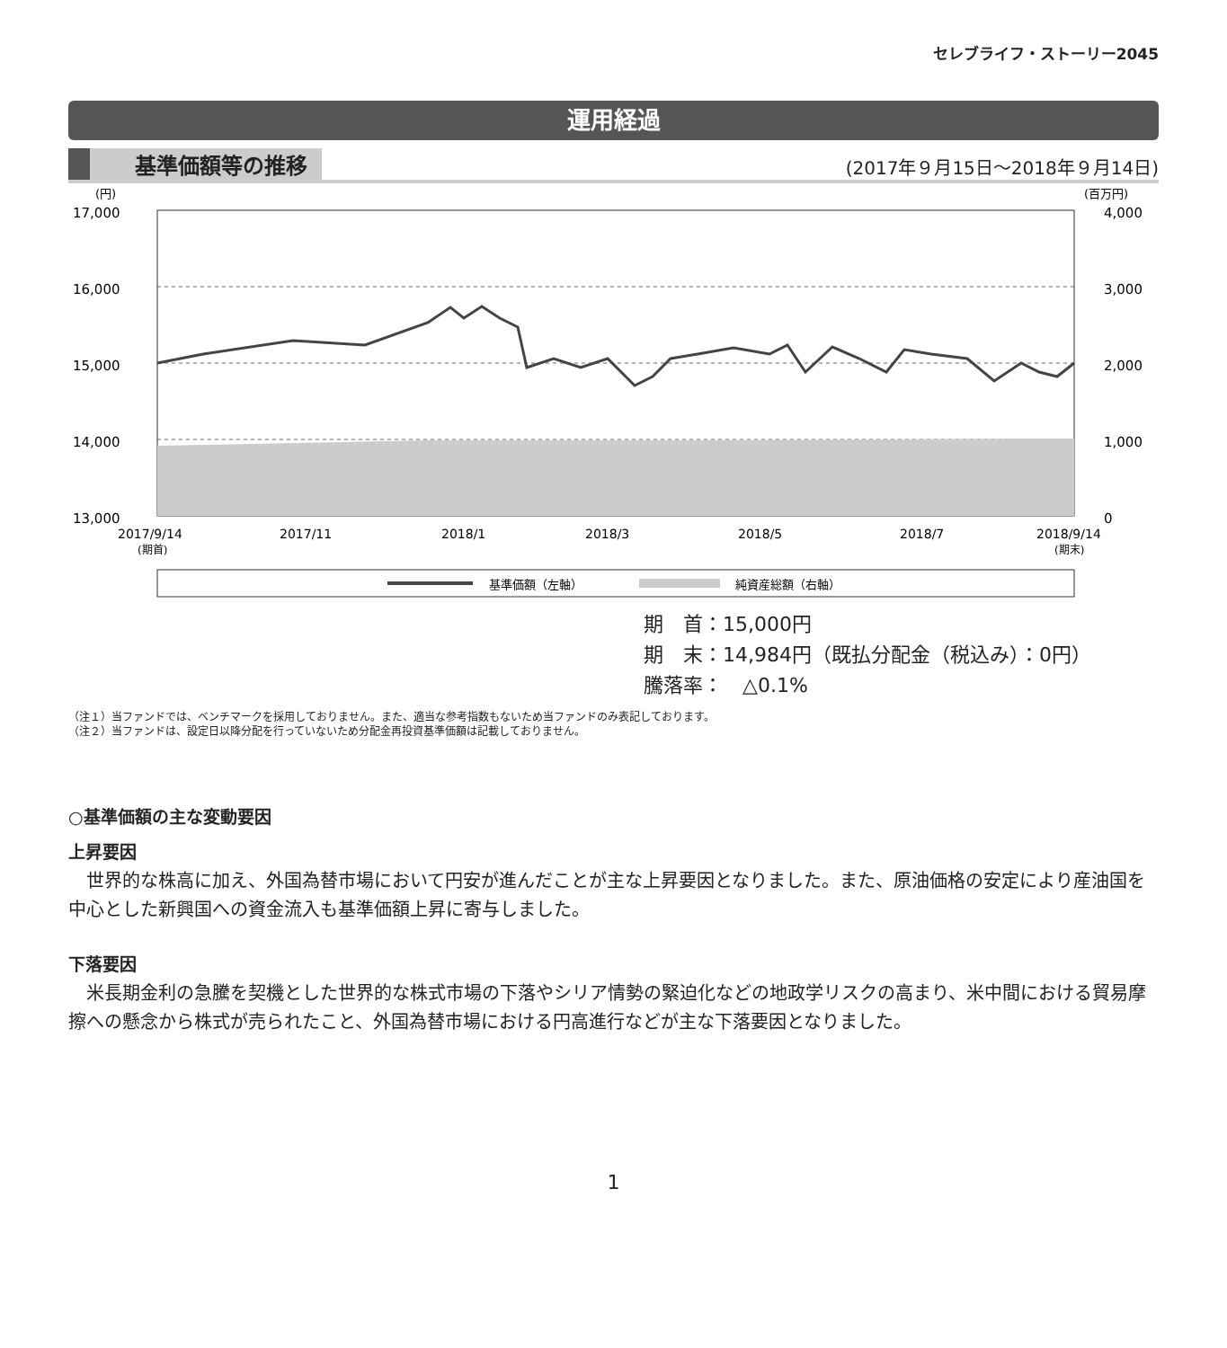セレブライフ・ストーリー2045
運用経過
基準価額等の推移 (2017年９月15日〜2018年９月14日)
(円)
(百万円)
17,000
16,000
15,000
14,000
13,000
4,000
3,000
2,000
1,000
0
2017/9/14
(期首)
2017/11
2018/1
2018/3
2018/5
2018/7
2018/9/14
(期末)
基準価額（左軸）
純資産総額（右軸）
期　首：15,000円
期　末：14,984円（既払分配金（税込み）：0円）
騰落率：　△0.1%
（注１）当ファンドでは、ベンチマークを採用しておりません。また、適当な参考指数もないため当ファンドのみ表記しております。
（注２）当ファンドは、設定日以降分配を行っていないため分配金再投資基準価額は記載しておりません。
○基準価額の主な変動要因
上昇要因
世界的な株高に加え、外国為替市場において円安が進んだことが主な上昇要因となりました。また、原油価格の安定により産油国を中心とした新興国への資金流入も基準価額上昇に寄与しました。
下落要因
米長期金利の急騰を契機とした世界的な株式市場の下落やシリア情勢の緊迫化などの地政学リスクの高まり、米中間における貿易摩擦への懸念から株式が売られたこと、外国為替市場における円高進行などが主な下落要因となりました。
1